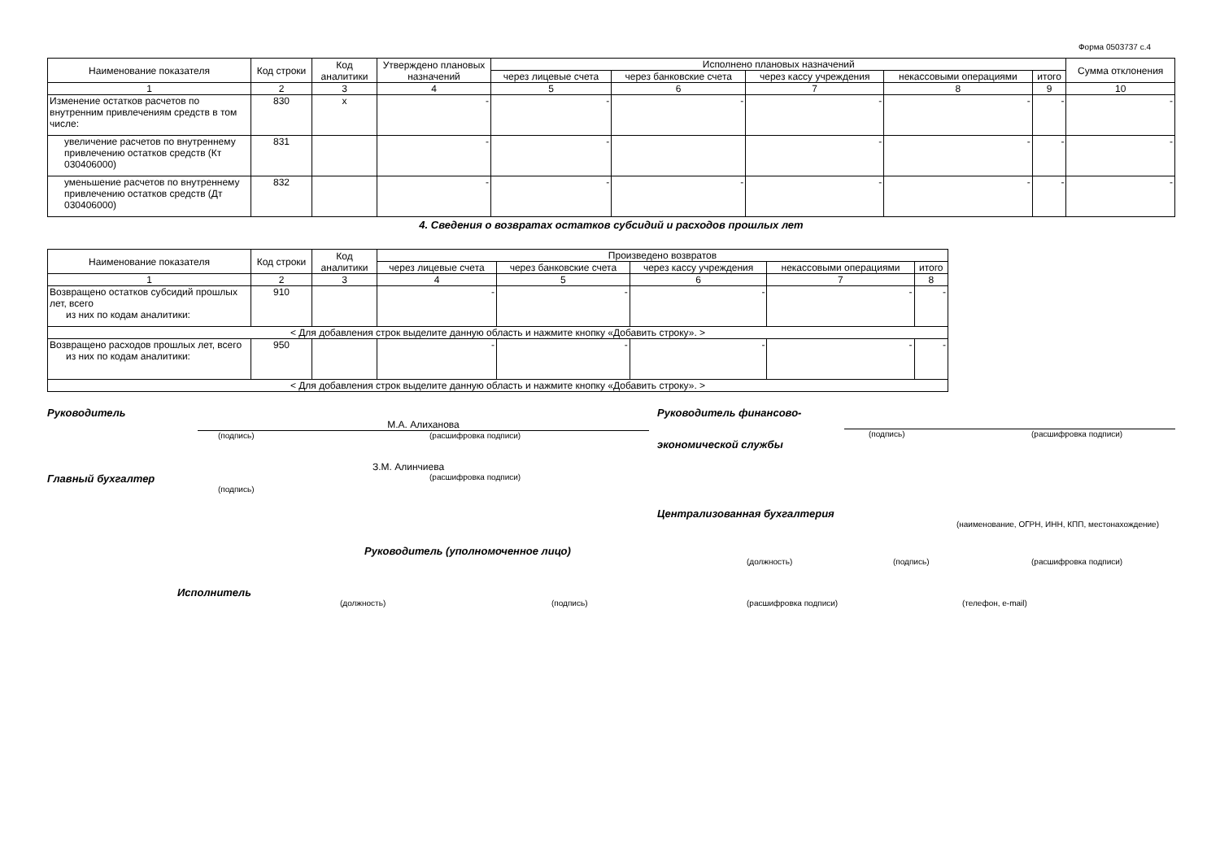Форма 0503737 с.4
| Наименование показателя | Код строки | Код аналитики | Утверждено плановых назначений | Исполнено плановых назначений | | | | | Сумма отклонения |
| --- | --- | --- | --- | --- | --- | --- | --- | --- | --- |
| | | | | через лицевые счета | через банковские счета | через кассу учреждения | некассовыми операциями | итого | |
| 1 | 2 | 3 | 4 | 5 | 6 | 7 | 8 | 9 | 10 |
| Изменение остатков расчетов по внутренним привлечениям средств в том числе: | 830 | x | - | - | - | - | - | - | - |
| увеличение расчетов по внутреннему привлечению остатков средств (Кт 030406000) | 831 | | - | - | | - | - | - | - |
| уменьшение расчетов по внутреннему привлечению остатков средств (Дт 030406000) | 832 | | - | - | - | - | - | - | - |
4. Сведения о возвратах остатков субсидий и расходов прошлых лет
| Наименование показателя | Код строки | Код аналитики | Произведено возвратов | | | | |
| --- | --- | --- | --- | --- | --- | --- | --- |
| | | | через лицевые счета | через банковские счета | через кассу учреждения | некассовыми операциями | итого |
| 1 | 2 | 3 | 4 | 5 | 6 | 7 | 8 |
| Возвращено остатков субсидий прошлых лет, всего из них по кодам аналитики: | 910 | | - | - | - | - | - |
| < Для добавления строк выделите данную область и нажмите кнопку «Добавить строку». > | | | | | | | |
| Возвращено расходов прошлых лет, всего из них по кодам аналитики: | 950 | | - | - | - | - | - |
| < Для добавления строк выделите данную область и нажмите кнопку «Добавить строку». > | | | | | | | |
Руководитель
М.А. Алиханова
(подпись) (расшифровка подписи)
З.М. Алинчиева
Главный бухгалтер (расшифровка подписи)
(подпись)
Руководитель финансово-
(подпись) (расшифровка подписи)
экономической службы
Централизованная бухгалтерия
(наименование, ОГРН, ИНН, КПП, местонахождение)
Руководитель (уполномоченное лицо)
(должность) (подпись) (расшифровка подписи)
Исполнитель
(должность) (подпись) (расшифровка подписи) (телефон, e-mail)